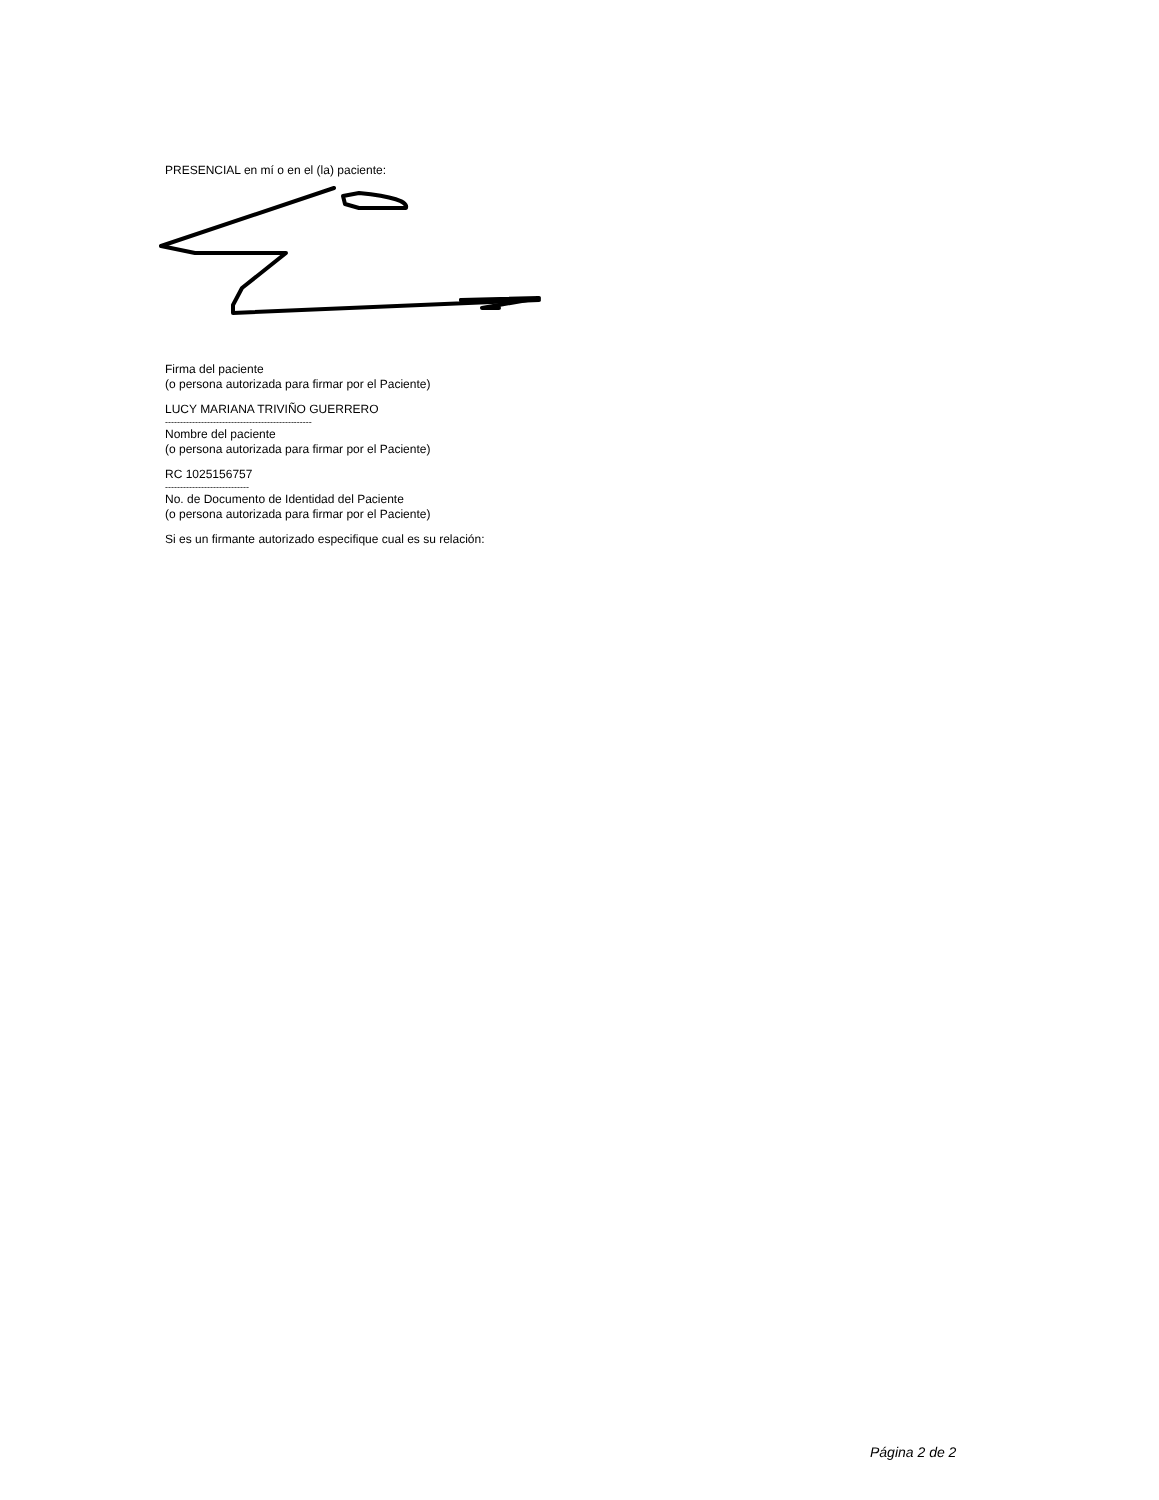PRESENCIAL en mí o en el (la) paciente:
Firma del paciente
(o persona autorizada para firmar por el Paciente)
LUCY MARIANA TRIVIÑO GUERRERO
-------------------------------------------------
Nombre del paciente
(o persona autorizada para firmar por el Paciente)
RC 1025156757
----------------------------
No. de Documento de Identidad del Paciente
(o persona autorizada para firmar por el Paciente)
Si es un firmante autorizado especifique cual es su relación:
Página 2 de 2